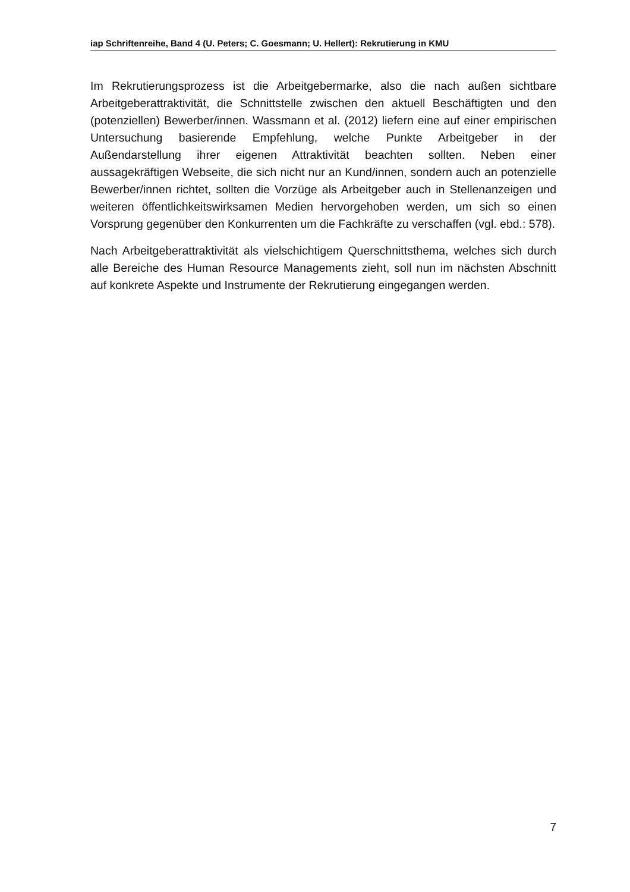iap Schriftenreihe, Band 4 (U. Peters; C. Goesmann; U. Hellert): Rekrutierung in KMU
Im Rekrutierungsprozess ist die Arbeitgebermarke, also die nach außen sichtbare Arbeitgeberattraktivität, die Schnittstelle zwischen den aktuell Beschäftigten und den (potenziellen) Bewerber/innen. Wassmann et al. (2012) liefern eine auf einer empirischen Untersuchung basierende Empfehlung, welche Punkte Arbeitgeber in der Außendarstellung ihrer eigenen Attraktivität beachten sollten. Neben einer aussagekräftigen Webseite, die sich nicht nur an Kund/innen, sondern auch an potenzielle Bewerber/innen richtet, sollten die Vorzüge als Arbeitgeber auch in Stellenanzeigen und weiteren öffentlichkeitswirksamen Medien hervorgehoben werden, um sich so einen Vorsprung gegenüber den Konkurrenten um die Fachkräfte zu verschaffen (vgl. ebd.: 578).
Nach Arbeitgeberattraktivität als vielschichtigem Querschnittsthema, welches sich durch alle Bereiche des Human Resource Managements zieht, soll nun im nächsten Abschnitt auf konkrete Aspekte und Instrumente der Rekrutierung eingegangen werden.
7